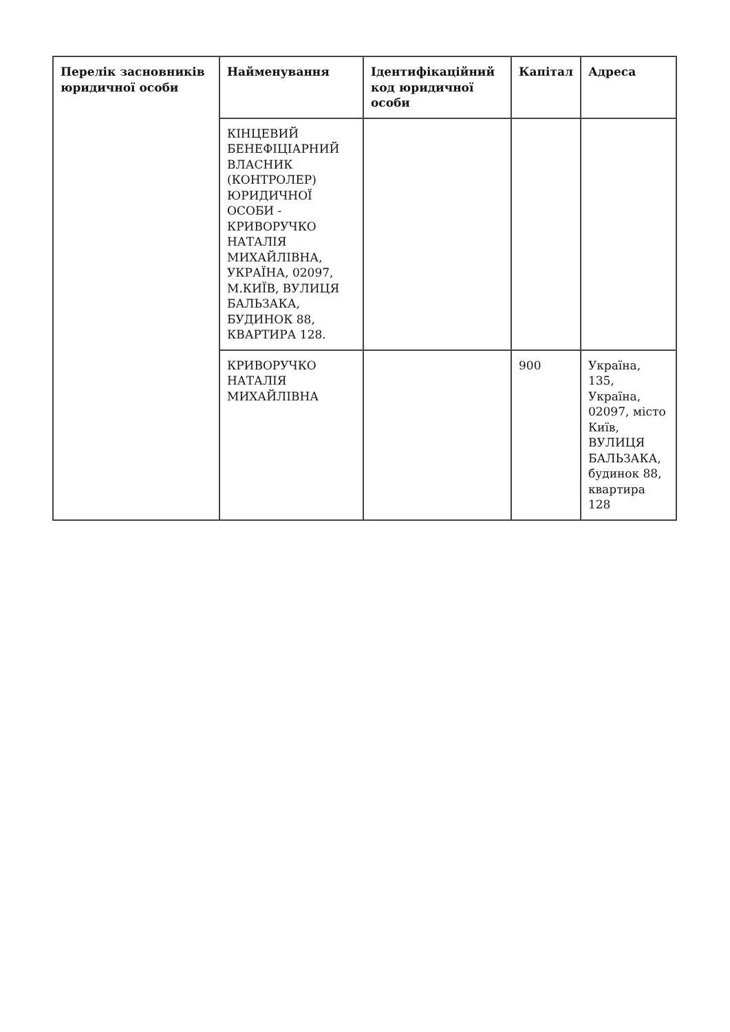| Перелік засновників юридичної особи | Найменування | Ідентифікаційний код юридичної особи | Капітал | Адреса |
| --- | --- | --- | --- | --- |
| | КІНЦЕВИЙ БЕНЕФІЦІАРНИЙ ВЛАСНИК (КОНТРОЛЕР) ЮРИДИЧНОЇ ОСОБИ - КРИВОРУЧКО НАТАЛІЯ МИХАЙЛІВНА, УКРАЇНА, 02097, М.КИЇВ, ВУЛИЦЯ БАЛЬЗАКА, БУДИНОК 88, КВАРТИРА 128. | | | |
| | КРИВОРУЧКО НАТАЛІЯ МИХАЙЛІВНА | | 900 | Україна, 135, Україна, 02097, місто Київ, ВУЛИЦЯ БАЛЬЗАКА, будинок 88, квартира 128 |